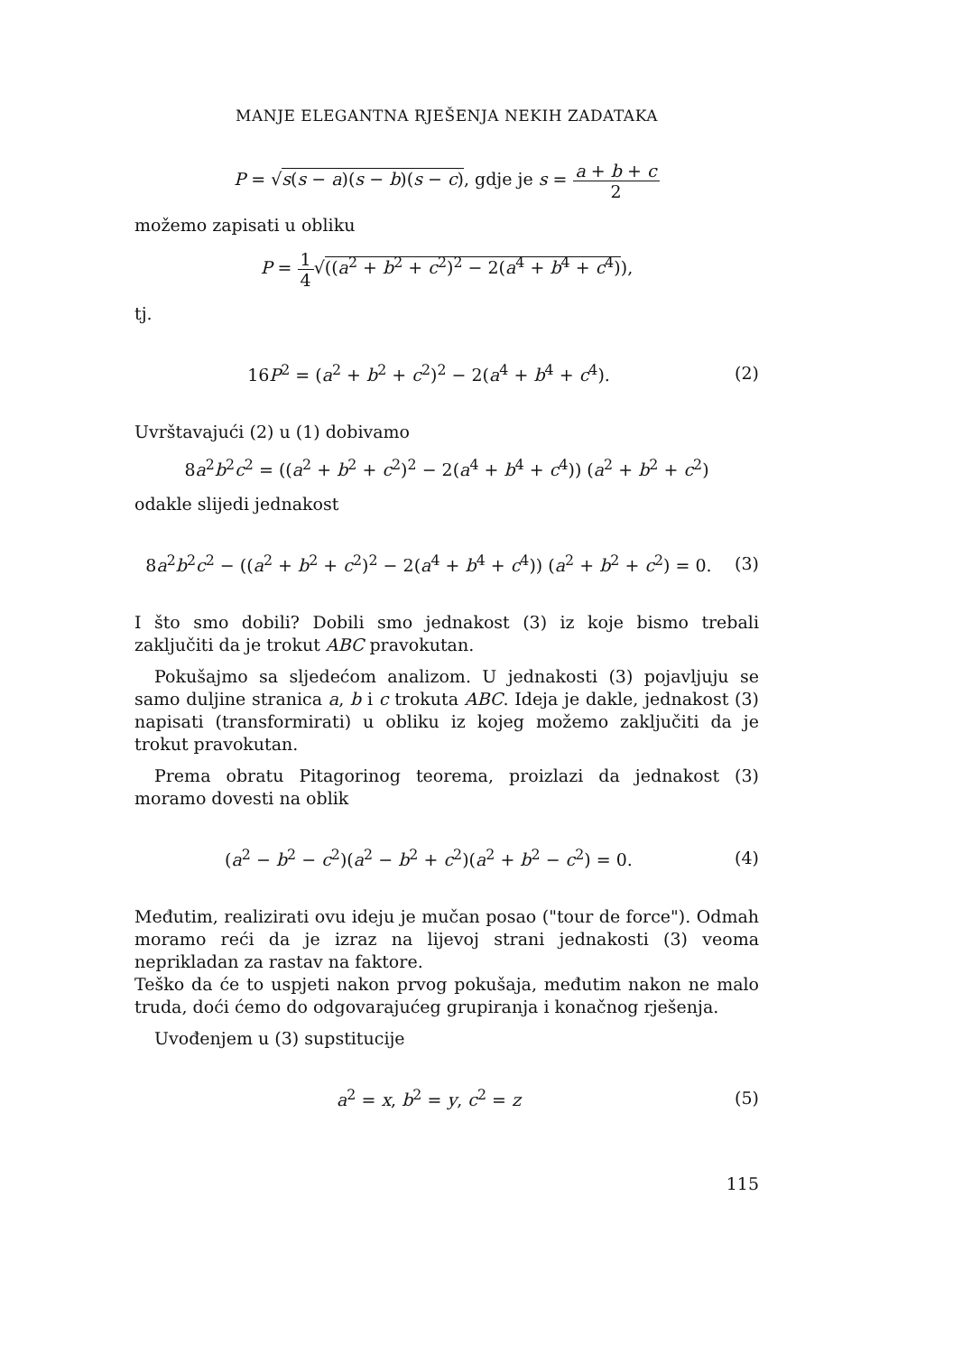MANJE ELEGANTNA RJEŠENJA NEKIH ZADATAKA
P = √s(s − a)(s − b)(s − c), gdje je s = a + b + c 2
možemo zapisati u obliku
P = 1 4√((a<sup>2</sup> + b<sup>2</sup> + c<sup>2</sup>)<sup>2</sup> − 2(a<sup>4</sup> + b<sup>4</sup> + c<sup>4</sup>)),
tj.
16P<sup>2</sup> = (a<sup>2</sup> + b<sup>2</sup> + c<sup>2</sup>)<sup>2</sup> − 2(a<sup>4</sup> + b<sup>4</sup> + c<sup>4</sup>).
(2)
Uvrštavajući (2) u (1) dobivamo
8a<sup>2</sup>b<sup>2</sup>c<sup>2</sup> = ((a<sup>2</sup> + b<sup>2</sup> + c<sup>2</sup>)<sup>2</sup> − 2(a<sup>4</sup> + b<sup>4</sup> + c<sup>4</sup>)) (a<sup>2</sup> + b<sup>2</sup> + c<sup>2</sup>)
odakle slijedi jednakost
8a<sup>2</sup>b<sup>2</sup>c<sup>2</sup> − ((a<sup>2</sup> + b<sup>2</sup> + c<sup>2</sup>)<sup>2</sup> − 2(a<sup>4</sup> + b<sup>4</sup> + c<sup>4</sup>)) (a<sup>2</sup> + b<sup>2</sup> + c<sup>2</sup>) = 0.
(3)
I što smo dobili? Dobili smo jednakost (3) iz koje bismo trebali zaključiti da je trokut ABC pravokutan.
Pokušajmo sa sljedećom analizom. U jednakosti (3) pojavljuju se samo duljine stranica a, b i c trokuta ABC. Ideja je dakle, jednakost (3) napisati (transformirati) u obliku iz kojeg možemo zaključiti da je trokut pravokutan.
Prema obratu Pitagorinog teorema, proizlazi da jednakost (3) moramo dovesti na oblik
(a<sup>2</sup> − b<sup>2</sup> − c<sup>2</sup>)(a<sup>2</sup> − b<sup>2</sup> + c<sup>2</sup>)(a<sup>2</sup> + b<sup>2</sup> − c<sup>2</sup>) = 0.
(4)
Međutim, realizirati ovu ideju je mučan posao ("tour de force"). Odmah moramo reći da je izraz na lijevoj strani jednakosti (3) veoma neprikladan za rastav na faktore.
Teško da će to uspjeti nakon prvog pokušaja, međutim nakon ne malo truda, doći ćemo do odgovarajućeg grupiranja i konačnog rješenja.
Uvođenjem u (3) supstitucije
a<sup>2</sup> = x, b<sup>2</sup> = y, c<sup>2</sup> = z (5)
115